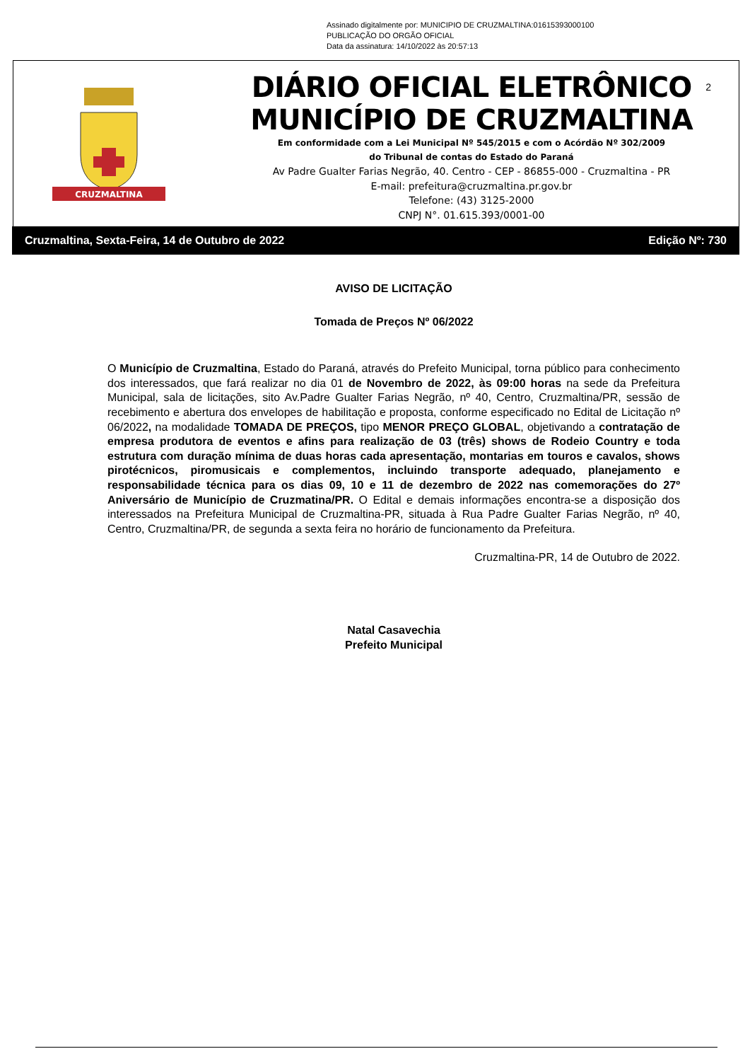Assinado digitalmente por: MUNICIPIO DE CRUZMALTINA:01615393000100
PUBLICAÇÃO DO ORGÃO OFICIAL
Data da assinatura: 14/10/2022 às 20:57:13
CRUZMALTINA
DIÁRIO OFICIAL ELETRÔNICO
MUNICÍPIO DE CRUZMALTINA
Em conformidade com a Lei Municipal Nº 545/2015 e com o Acórdão Nº 302/2009
do Tribunal de contas do Estado do Paraná
Av Padre Gualter Farias Negrão, 40. Centro - CEP - 86855-000 - Cruzmaltina - PR
E-mail: prefeitura@cruzmaltina.pr.gov.br
Telefone: (43) 3125-2000
CNPJ N°. 01.615.393/0001-00
2
Cruzmaltina, Sexta-Feira, 14 de Outubro de 2022 Edição Nº: 730
AVISO DE LICITAÇÃO
Tomada de Preços Nº 06/2022
O Município de Cruzmaltina, Estado do Paraná, através do Prefeito Municipal, torna público para conhecimento dos interessados, que fará realizar no dia 01 de Novembro de 2022, às 09:00 horas na sede da Prefeitura Municipal, sala de licitações, sito Av.Padre Gualter Farias Negrão, nº 40, Centro, Cruzmaltina/PR, sessão de recebimento e abertura dos envelopes de habilitação e proposta, conforme especificado no Edital de Licitação nº 06/2022, na modalidade TOMADA DE PREÇOS, tipo MENOR PREÇO GLOBAL, objetivando a contratação de empresa produtora de eventos e afins para realização de 03 (três) shows de Rodeio Country e toda estrutura com duração mínima de duas horas cada apresentação, montarias em touros e cavalos, shows pirotécnicos, piromusicais e complementos, incluindo transporte adequado, planejamento e responsabilidade técnica para os dias 09, 10 e 11 de dezembro de 2022 nas comemorações do 27º Aniversário de Município de Cruzmatina/PR. O Edital e demais informações encontra-se a disposição dos interessados na Prefeitura Municipal de Cruzmaltina-PR, situada à Rua Padre Gualter Farias Negrão, nº 40, Centro, Cruzmaltina/PR, de segunda a sexta feira no horário de funcionamento da Prefeitura.
Cruzmaltina-PR, 14 de Outubro de 2022.
Natal Casavechia
Prefeito Municipal